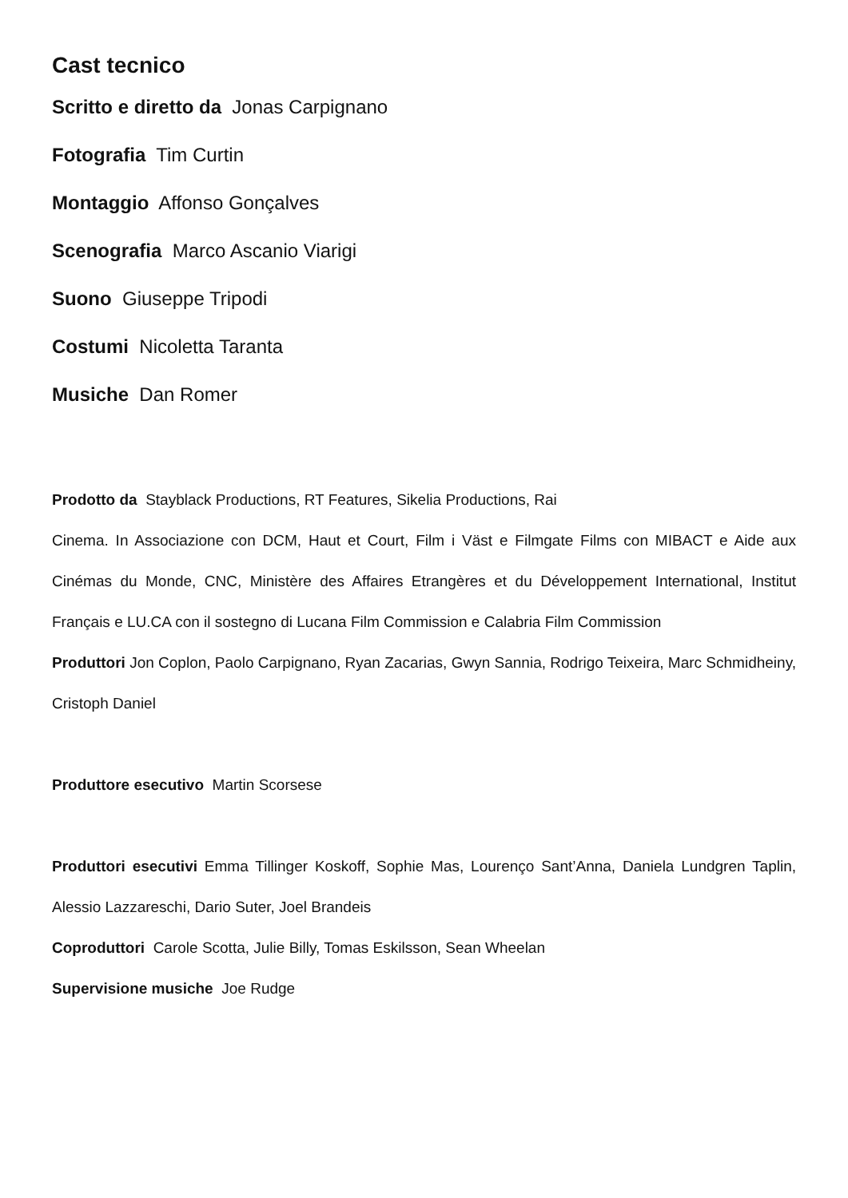Cast tecnico
Scritto e diretto da Jonas Carpignano
Fotografia Tim Curtin
Montaggio Affonso Gonçalves
Scenografia Marco Ascanio Viarigi
Suono Giuseppe Tripodi
Costumi Nicoletta Taranta
Musiche Dan Romer
Prodotto da Stayblack Productions, RT Features, Sikelia Productions, Rai
Cinema. In Associazione con DCM, Haut et Court, Film i Väst e Filmgate Films con MIBACT e Aide aux Cinémas du Monde, CNC, Ministère des Affaires Etrangères et du Développement International, Institut Français e LU.CA con il sostegno di Lucana Film Commission e Calabria Film Commission
Produttori Jon Coplon, Paolo Carpignano, Ryan Zacarias, Gwyn Sannia, Rodrigo Teixeira, Marc Schmidheiny, Cristoph Daniel
Produttore esecutivo Martin Scorsese
Produttori esecutivi Emma Tillinger Koskoff, Sophie Mas, Lourenço Sant’Anna, Daniela Lundgren Taplin, Alessio Lazzareschi, Dario Suter, Joel Brandeis
Coproduttori Carole Scotta, Julie Billy, Tomas Eskilsson, Sean Wheelan
Supervisione musiche Joe Rudge